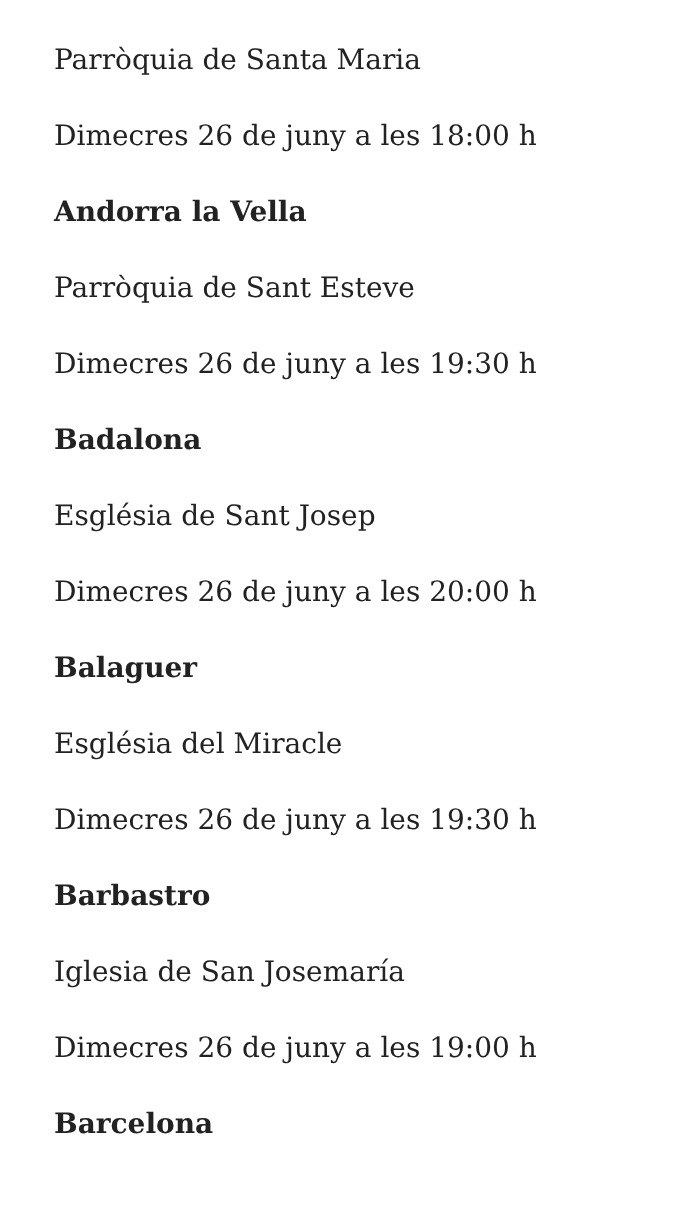Parròquia de Santa Maria
Dimecres 26 de juny a les 18:00 h
Andorra la Vella
Parròquia de Sant Esteve
Dimecres 26 de juny a les 19:30 h
Badalona
Església de Sant Josep
Dimecres 26 de juny a les 20:00 h
Balaguer
Església del Miracle
Dimecres 26 de juny a les 19:30 h
Barbastro
Iglesia de San Josemaría
Dimecres 26 de juny a les 19:00 h
Barcelona